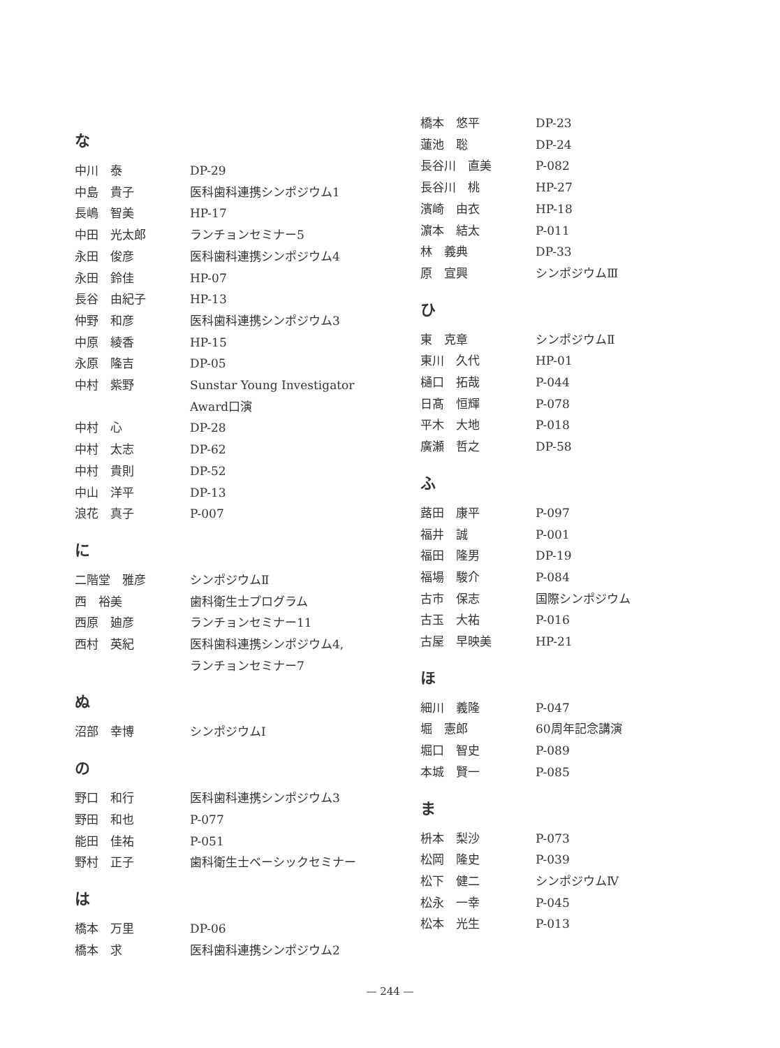な
| 中川 泰 | DP-29 |
| 中島 貴子 | 医科歯科連携シンポジウム1 |
| 長嶋 智美 | HP-17 |
| 中田 光太郎 | ランチョンセミナー5 |
| 永田 俊彦 | 医科歯科連携シンポジウム4 |
| 永田 鈴佳 | HP-07 |
| 長谷 由紀子 | HP-13 |
| 仲野 和彦 | 医科歯科連携シンポジウム3 |
| 中原 綾香 | HP-15 |
| 永原 隆吉 | DP-05 |
| 中村 紫野 | Sunstar Young Investigator Award口演 |
| 中村 心 | DP-28 |
| 中村 太志 | DP-62 |
| 中村 貴則 | DP-52 |
| 中山 洋平 | DP-13 |
| 浪花 真子 | P-007 |
に
| 二階堂 雅彦 | シンポジウムⅡ |
| 西 裕美 | 歯科衛生士プログラム |
| 西原 廸彦 | ランチョンセミナー11 |
| 西村 英紀 | 医科歯科連携シンポジウム4, ランチョンセミナー7 |
ぬ
| 沼部 幸博 | シンポジウムⅠ |
の
| 野口 和行 | 医科歯科連携シンポジウム3 |
| 野田 和也 | P-077 |
| 能田 佳祐 | P-051 |
| 野村 正子 | 歯科衛生士ベーシックセミナー |
は
| 橋本 万里 | DP-06 |
| 橋本 求 | 医科歯科連携シンポジウム2 |
| 橋本 悠平 | DP-23 |
| 蓮池 聡 | DP-24 |
| 長谷川 直美 | P-082 |
| 長谷川 桃 | HP-27 |
| 濱崎 由衣 | HP-18 |
| 濵本 結太 | P-011 |
| 林 義典 | DP-33 |
| 原 宣興 | シンポジウムⅢ |
ひ
| 東 克章 | シンポジウムⅡ |
| 東川 久代 | HP-01 |
| 樋口 拓哉 | P-044 |
| 日髙 恒輝 | P-078 |
| 平木 大地 | P-018 |
| 廣瀬 哲之 | DP-58 |
ふ
| 蕗田 康平 | P-097 |
| 福井 誠 | P-001 |
| 福田 隆男 | DP-19 |
| 福場 駿介 | P-084 |
| 古市 保志 | 国際シンポジウム |
| 古玉 大祐 | P-016 |
| 古屋 早映美 | HP-21 |
ほ
| 細川 義隆 | P-047 |
| 堀 憲郎 | 60周年記念講演 |
| 堀口 智史 | P-089 |
| 本城 賢一 | P-085 |
ま
| 枡本 梨沙 | P-073 |
| 松岡 隆史 | P-039 |
| 松下 健二 | シンポジウムⅣ |
| 松永 一幸 | P-045 |
| 松本 光生 | P-013 |
— 244 —